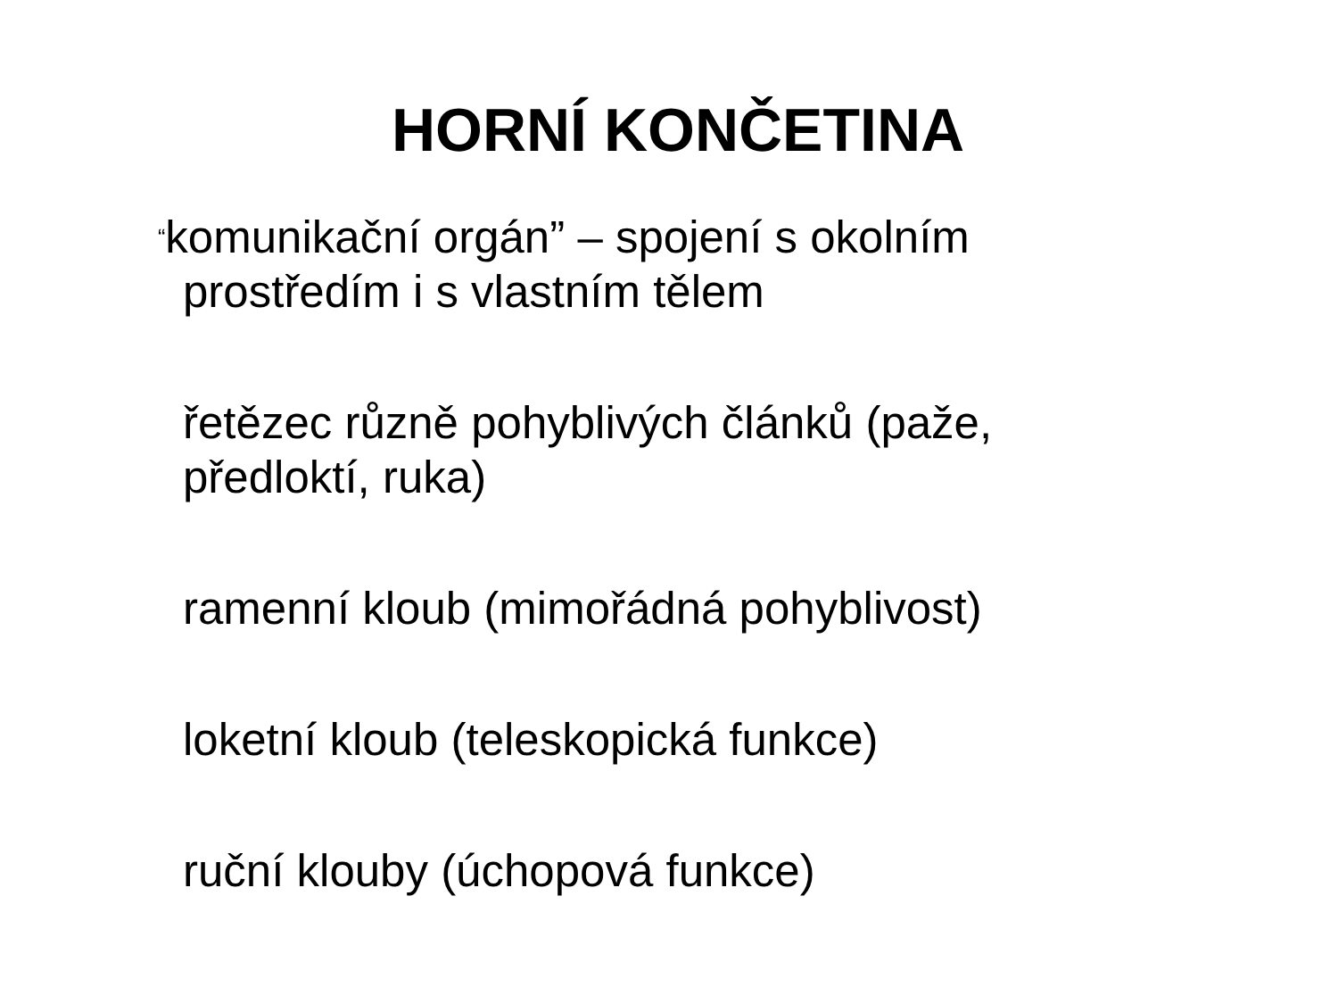HORNÍ KONČETINA
“komunikační orgán” – spojení s okolním prostředím i s vlastním tělem
řetězec různě pohyblivých článků (paže, předloktí, ruka)
ramenní kloub (mimořádná pohyblivost)
loketní kloub (teleskopická funkce)
ruční klouby (úchopová funkce)